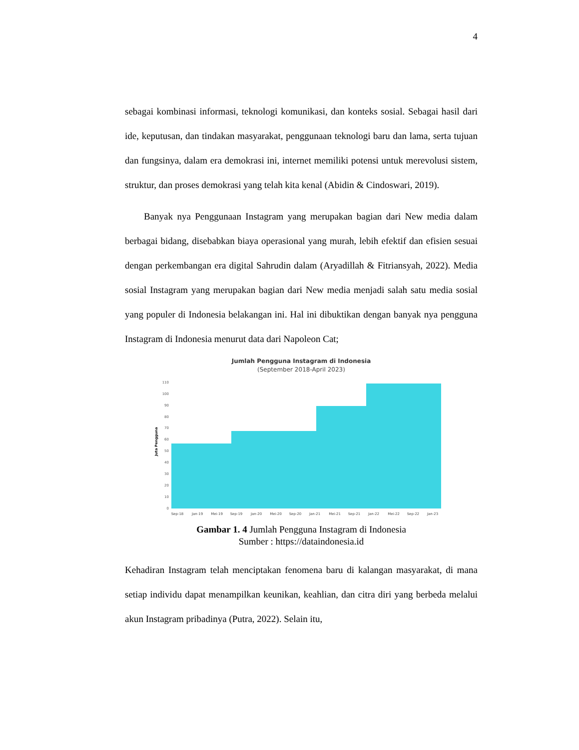4
sebagai kombinasi informasi, teknologi komunikasi, dan konteks sosial. Sebagai hasil dari ide, keputusan, dan tindakan masyarakat, penggunaan teknologi baru dan lama, serta tujuan dan fungsinya, dalam era demokrasi ini, internet memiliki potensi untuk merevolusi sistem, struktur, dan proses demokrasi yang telah kita kenal (Abidin & Cindoswari, 2019).
Banyak nya Penggunaan Instagram yang merupakan bagian dari New media dalam berbagai bidang, disebabkan biaya operasional yang murah, lebih efektif dan efisien sesuai dengan perkembangan era digital Sahrudin dalam (Aryadillah & Fitriansyah, 2022). Media sosial Instagram yang merupakan bagian dari New media menjadi salah satu media sosial yang populer di Indonesia belakangan ini. Hal ini dibuktikan dengan banyak nya pengguna Instagram di Indonesia menurut data dari Napoleon Cat;
Jumlah Pengguna Instagram di Indonesia
(September 2018-April 2023)
Juta Pengguna
110
100
90
80
70
60
50
40
30
20
10
0
Sep-18
Jan-19
Mei-19
Sep-19
Jan-20
Mei-20
Sep-20
Jan-21
Mei-21
Sep-21
Jan-22
Mei-22
Sep-22
Jan-23
Gambar 1. 4 Jumlah Pengguna Instagram di Indonesia
Sumber : https://dataindonesia.id
Kehadiran Instagram telah menciptakan fenomena baru di kalangan masyarakat, di mana setiap individu dapat menampilkan keunikan, keahlian, dan citra diri yang berbeda melalui akun Instagram pribadinya (Putra, 2022). Selain itu,